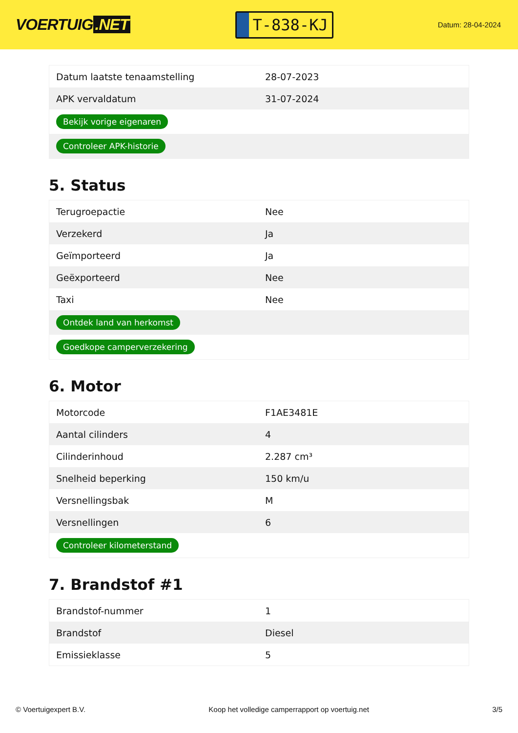VOERTUIG.NET
T-838-KJ
Datum: 28-04-2024
| Datum laatste tenaamstelling | 28-07-2023 |
| APK vervaldatum | 31-07-2024 |
| Bekijk vorige eigenaren | |
| Controleer APK-historie | |
5. Status
| Terugroepactie | Nee |
| Verzekerd | Ja |
| Geïmporteerd | Ja |
| Geëxporteerd | Nee |
| Taxi | Nee |
| Ontdek land van herkomst | |
| Goedkope camperverzekering | |
6. Motor
| Motorcode | F1AE3481E |
| Aantal cilinders | 4 |
| Cilinderinhoud | 2.287 cm³ |
| Snelheid beperking | 150 km/u |
| Versnellingsbak | M |
| Versnellingen | 6 |
| Controleer kilometerstand | |
7. Brandstof #1
| Brandstof-nummer | 1 |
| Brandstof | Diesel |
| Emissieklasse | 5 |
© Voertuigexpert B.V. Koop het volledige camperrapport op voertuig.net 3/5